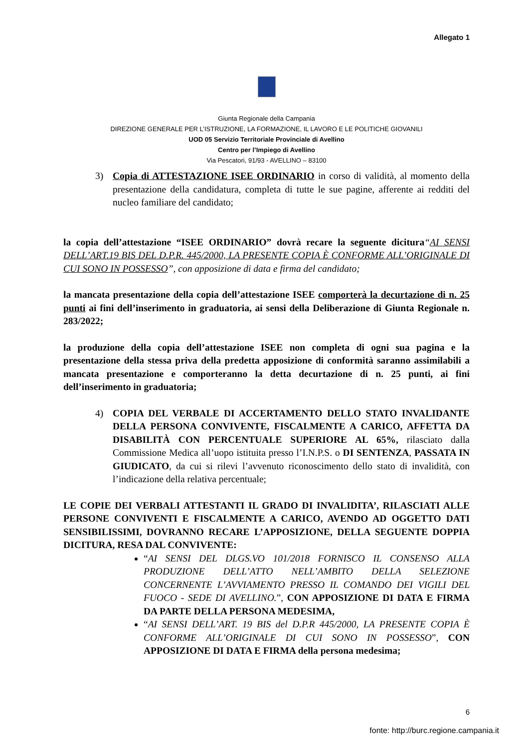Allegato 1
Giunta Regionale della Campania
DIREZIONE GENERALE PER L’ISTRUZIONE, LA FORMAZIONE, IL LAVORO E LE POLITICHE GIOVANILI
UOD 05 Servizio Territoriale Provinciale di Avellino
Centro per l’Impiego di Avellino
Via Pescatori, 91/93 - AVELLINO – 83100
3) Copia di ATTESTAZIONE ISEE ORDINARIO in corso di validità, al momento della presentazione della candidatura, completa di tutte le sue pagine, afferente ai redditi del nucleo familiare del candidato;
la copia dell’attestazione “ISEE ORDINARIO” dovrà recare la seguente dicitura“AI SENSI DELL’ART.19 BIS DEL D.P.R. 445/2000, LA PRESENTE COPIA È CONFORME ALL’ORIGINALE DI CUI SONO IN POSSESSO”, con apposizione di data e firma del candidato;
la mancata presentazione della copia dell’attestazione ISEE comporterà la decurtazione di n. 25 punti ai fini dell’inserimento in graduatoria, ai sensi della Deliberazione di Giunta Regionale n. 283/2022;
la produzione della copia dell’attestazione ISEE non completa di ogni sua pagina e la presentazione della stessa priva della predetta apposizione di conformità saranno assimilabili a mancata presentazione e comporteranno la detta decurtazione di n. 25 punti, ai fini dell’inserimento in graduatoria;
4) COPIA DEL VERBALE DI ACCERTAMENTO DELLO STATO INVALIDANTE DELLA PERSONA CONVIVENTE, FISCALMENTE A CARICO, AFFETTA DA DISABILITÀ CON PERCENTUALE SUPERIORE AL 65%, rilasciato dalla Commissione Medica all’uopo istituita presso l’I.N.P.S. o DI SENTENZA, PASSATA IN GIUDICATO, da cui si rilevi l’avvenuto riconoscimento dello stato di invalidità, con l’indicazione della relativa percentuale;
LE COPIE DEI VERBALI ATTESTANTI IL GRADO DI INVALIDITA’, RILASCIATI ALLE PERSONE CONVIVENTI E FISCALMENTE A CARICO, AVENDO AD OGGETTO DATI SENSIBILISSIMI, DOVRANNO RECARE L’APPOSIZIONE, DELLA SEGUENTE DOPPIA DICITURA, RESA DAL CONVIVENTE:
“AI SENSI DEL DLGS.VO 101/2018 FORNISCO IL CONSENSO ALLA PRODUZIONE DELL’ATTO NELL’AMBITO DELLA SELEZIONE CONCERNENTE L’AVVIAMENTO PRESSO IL COMANDO DEI VIGILI DEL FUOCO - SEDE DI AVELLINO.”, CON APPOSIZIONE DI DATA E FIRMA DA PARTE DELLA PERSONA MEDESIMA,
“AI SENSI DELL’ART. 19 BIS del D.P.R 445/2000, LA PRESENTE COPIA È CONFORME ALL’ORIGINALE DI CUI SONO IN POSSESSO”, CON APPOSIZIONE DI DATA E FIRMA della persona medesima;
6
fonte: http://burc.regione.campania.it